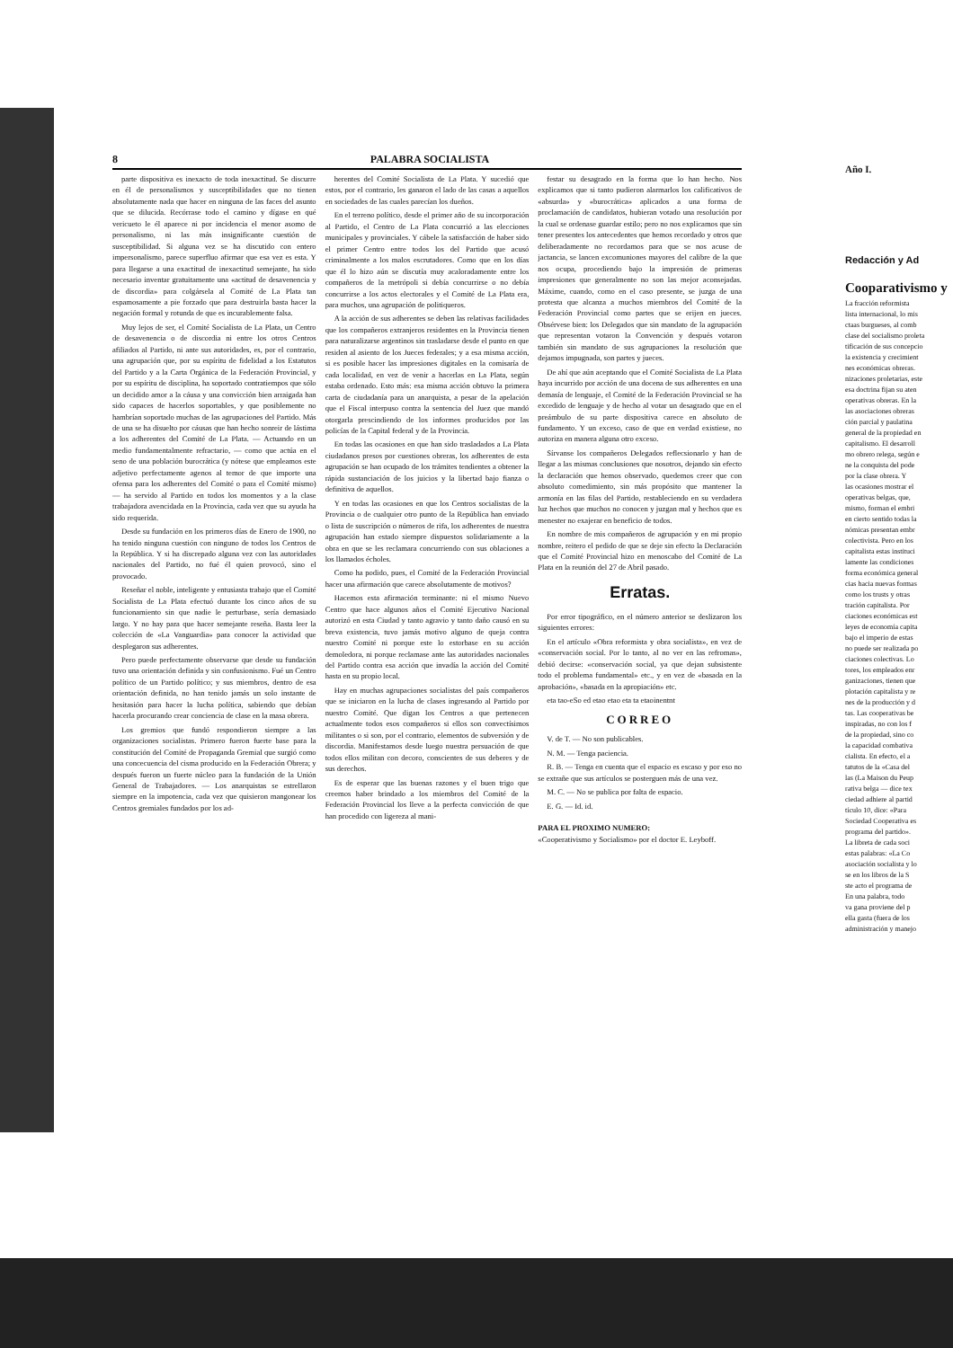8 PALABRA SOCIALISTA
parte dispositiva es inexacto de toda inexactitud. Se discurre en él de personalismos y susceptibilidades que no tienen absolutamente nada que hacer en ninguna de las faces del asunto que se dilucida. Recórrase todo el camino y dígase en qué vericueto le él aparece ni por incidencia el menor asomo de personalismo, ni las más insignificante cuestión de susceptibilidad. Si alguna vez se ha discutido con entero impersonalismo, parece superfluo afirmar que esa vez es esta. Y para llegarse a una exactitud de inexactitud semejante, ha sido necesario inventar gratuitamente una «actitud de desavenencia y de discordia» para colgársela al Comité de La Plata tan espamosamente a pie forzado que para destruirla basta hacer la negación formal y rotunda de que es incurablemente falsa.
Muy lejos de ser, el Comité Socialista de La Plata, un Centro de desavenencia o de discordia ni entre los otros Centros afiliados al Partido, ni ante sus autoridades, es, por el contrario, una agrupación que, por su espíritu de fidelidad a los Estatutos del Partido y a la Carta Orgánica de la Federación Provincial, y por su espíritu de disciplina, ha soportado contratiempos que sólo un decidido amor a la cáusa y una convicción bien arraigada han sido capaces de hacerlos soportables, y que posiblemente no hambrían soportado muchas de las agrupaciones del Partido. Más de una se ha disuelto por cáusas que han hecho sonreir de lástima a los adherentes del Comité de La Plata. — Actuando en un medio fundamentalmente refractario, — como que actúa en el seno de una población burocrática (y nótese que empleamos este adjetivo perfectamente agenos al temor de que importe una ofensa para los adherentes del Comité o para el Comité mismo) — ha servido al Partido en todos los momentos y a la clase trabajadora avencidada en la Provincia, cada vez que su ayuda ha sido requerida.
Desde su fundación en los primeros días de Enero de 1900, no ha tenido ninguna cuestión con ninguno de todos los Centros de la República. Y si ha discrepado alguna vez con las autoridades nacionales del Partido, no fué él quien provocó, sino el provocado.
Reseñar el noble, inteligente y entusiasta trabajo que el Comité Socialista de La Plata efectuó durante los cinco años de su funcionamiento sin que nadie le perturbase, sería demasiado largo. Y no hay para que hacer semejante reseña. Basta leer la colección de «La Vanguardia» para conocer la actividad que desplegaron sus adherentes.
Pero puede perfectamente observarse que desde su fundación tuvo una orientación definida y sin confusionismo. Fué un Centro político de un Partido político; y sus miembros, dentro de esa orientación definida, no han tenido jamás un solo instante de hesitasión para hacer la lucha política, sabiendo que debían hacerla procurando crear conciencia de clase en la masa obrera.
Los gremios que fundó respondieron siempre a las organizaciones socialistas. Primero fueron fuerte base para la constitución del Comité de Propaganda Gremial que surgió como una concecuencia del cisma producido en la Federación Obrera; y después fueron un fuerte núcleo para la fundación de la Unión General de Trabajadores. — Los anarquistas se estrellaron siempre en la impotencia, cada vez que quisieron mangonear los Centros gremiales fundados por los ad-
herentes del Comité Socialista de La Plata. Y sucedió que estos, por el contrario, les ganaron el lado de las casas a aquellos en sociedades de las cuales parecían los dueños.
En el terreno político, desde el primer año de su incorporación al Partido, el Centro de La Plata concurrió a las elecciones municipales y provinciales. Y cábele la satisfacción de haber sido el primer Centro entre todos los del Partido que acusó criminalmente a los malos escrutadores. Como que en los días que él lo hizo aún se discutía muy acaloradamente entre los compañeros de la metrópoli si debía concurrirse o no debía concurrirse a los actos electorales y el Comité de La Plata era, para muchos, una agrupación de politiqueros.
A la acción de sus adherentes se deben las relativas facilidades que los compañeros extranjeros residentes en la Provincia tienen para naturalizarse argentinos sin trasladarse desde el punto en que residen al asiento de los Jueces federales; y a esa misma acción, si es posible hacer las impresiones digitales en la comisaría de cada localidad, en vez de venir a hacerlas en La Plata, según estaba ordenado. Esto más: esa misma acción obtuvo la primera carta de ciudadanía para un anarquista, a pesar de la apelación que el Fiscal interpuso contra la sentencia del Juez que mandó otorgarla prescindiendo de los informes producidos por las policías de la Capital federal y de la Provincia.
En todas las ocasiones en que han sido trasladados a La Plata ciudadanos presos por cuestiones obreras, los adherentes de esta agrupación se han ocupado de los trámites tendientes a obtener la rápida sustanciación de los juicios y la libertad bajo fianza o definitiva de aquellos.
Y en todas las ocasiones en que los Centros socialistas de la Provincia o de cualquier otro punto de la República han enviado o lista de suscripción o números de rifa, los adherentes de nuestra agrupación han estado siempre dispuestos solidariamente a la obra en que se les reclamara concurriendo con sus oblaciones a los llamados écholes.
Como ha podido, pues, el Comité de la Federación Provincial hacer una afirmación que carece absolutamente de motivos?
Hacemos esta afirmación terminante: ni el mismo Nuevo Centro que hace algunos años el Comité Ejecutivo Nacional autorizó en esta Ciudad y tanto agravio y tanto daño causó en su breva existencia, tuvo jamás motivo alguno de queja contra nuestro Comité ni porque este lo estorbase en su acción demoledora, ni porque reclamase ante las autoridades nacionales del Partido contra esa acción que invadía la acción del Comité hasta en su propio local.
Hay en muchas agrupaciones socialistas del país compañeros que se iniciaron en la lucha de clases ingresando al Partido por nuestro Comité. Que digan los Centros a que pertenecen actualmente todos esos compañeros si ellos son convectísimos militantes o si son, por el contrario, elementos de subversión y de discordia. Manifestamos desde luego nuestra persuación de que todos ellos militan con decoro, conscientes de sus deberes y de sus derechos.
Es de esperar que las buenas razones y el buen trigo que creemos haber brindado a los miembros del Comité de la Federación Provincial los lleve a la perfecta convicción de que han procedido con ligereza al mani-
festar su desagrado en la forma que lo han hecho. Nos explicamos que si tanto pudieron alarmarlos los calificativos de «absurda» y «burocrática» aplicados a una forma de proclamación de candidatos, hubieran votado una resolución por la cual se ordenase guardar estilo; pero no nos explicamos que sin tener presentes los antecedentes que hemos recordado y otros que deliberadamente no recordamos para que se nos acuse de jactancia, se lancen excomuniones mayores del calibre de la que nos ocupa, procediendo bajo la impresión de primeras impresiones que generalmente no son las mejor aconsejadas. Máxime, cuando, como en el caso presente, se juzga de una protesta que alcanza a muchos miembros del Comité de la Federación Provincial como partes que se erijen en jueces. Obsérvese bien: los Delegados que sin mandato de la agrupación que representan votaron la Convención y después votaron también sin mandato de sus agrupaciones la resolución que dejamos impugnada, son partes y jueces.
De ahí que aún aceptando que el Comité Socialista de La Plata haya incurrido por acción de una docena de sus adherentes en una demasía de lenguaje, el Comité de la Federación Provincial se ha excedido de lenguaje y de hecho al votar un desagrado que en el preámbulo de su parte dispositiva carece en absoluto de fundamento. Y un exceso, caso de que en verdad existiese, no autoriza en manera alguna otro exceso.
Sírvanse los compañeros Delegados reflecsionarlo y han de llegar a las mismas conclusiones que nosotros, dejando sin efecto la declaración que hemos observado, quedemos creer que con absoluto comedimiento, sin más propósito que mantener la armonía en las filas del Partido, restableciendo en su verdadera luz hechos que muchos no conocen y juzgan mal y hechos que es menester no exajerar en beneficio de todos.
En nombre de mis compañeros de agrupación y en mi propio nombre, reitero el pedido de que se deje sin efecto la Declaración que el Comité Provincial hizo en menoscabo del Comité de La Plata en la reunión del 27 de Abril pasado.
Erratas.
Por error tipográfico, en el número anterior se deslizaron los siguientes errores:
En el artículo «Obra reformista y obra socialista», en vez de «conservación social. Por lo tanto, al no ver en las refromas», debió decirse: «conservación social, ya que dejan subsistente todo el problema fundamental» etc., y en vez de «basada en la aprobación», «basada en la apropiación» etc.
eta tao-eSo ed etao etao eta ta etaoinentnt
CORREO
V. de T. — No son publicables.
N. M. — Tenga paciencia.
R. B. — Tenga en cuenta que el espacio es escaso y por eso no se extrañe que sus artículos se posterguen más de una vez.
M. C. — No se publica por falta de espacio.
E. G. — Id. id.
PARA EL PROXIMO NUMERO:
«Cooperativismo y Socialismo» por el doctor E. Leyboff.
Año I.
Redacción y Ad
Cooparativismo y
La fracción reformista
lista internacional, lo mis
ctaas burgueses, al comb
clase del socialismo proleta
tificación de sus concepcio
la existencia y crecimient
nes económicas obreras.
nizaciones proletarias, este
esa doctrina fijan su aten
operativas obreras. En la
las asociaciones obreras
ción parcial y paulatina
general de la propiedad en
capitalismo. El desarroll
mo obrero relega, según e
ne la conquista del pode
por la clase obrera. Y
las ocasiones mostrar el
operativas belgas, que,
mismo, forman el embri
en cierto sentido todas la
nómicas presentan embr
colectivista. Pero en los
capitalista estas instituci
lamente las condiciones
forma económica general
cias hacia nuevas formas
como los trusts y otras
tración capitalista. Por
ciaciones económicas est
leyes de economía capita
bajo el imperio de estas
no puede ser realizada po
ciaciones colectivas. Lo
tores, los empleados enr
ganizaciones, tienen que
plotación capitalista y re
nes de la producción y d
tas. Las cooperativas be
inspiradas, no con los f
de la propiedad, sino co
la capacidad combativa
cialista. En efecto, el a
tatutos de la «Casa del
las (La Maison du Peup
rativa belga — dice tex
ciedad adhiere al partid
tículo 10, dice: «Para
Sociedad Cooperativa es
programa del partido».
La libreta de cada soci
estas palabras: «La Co
asociación socialista y lo
se en los libros de la S
ste acto el programa de
En una palabra, todo
va gana proviene del p
ella gasta (fuera de los
administración y manejo